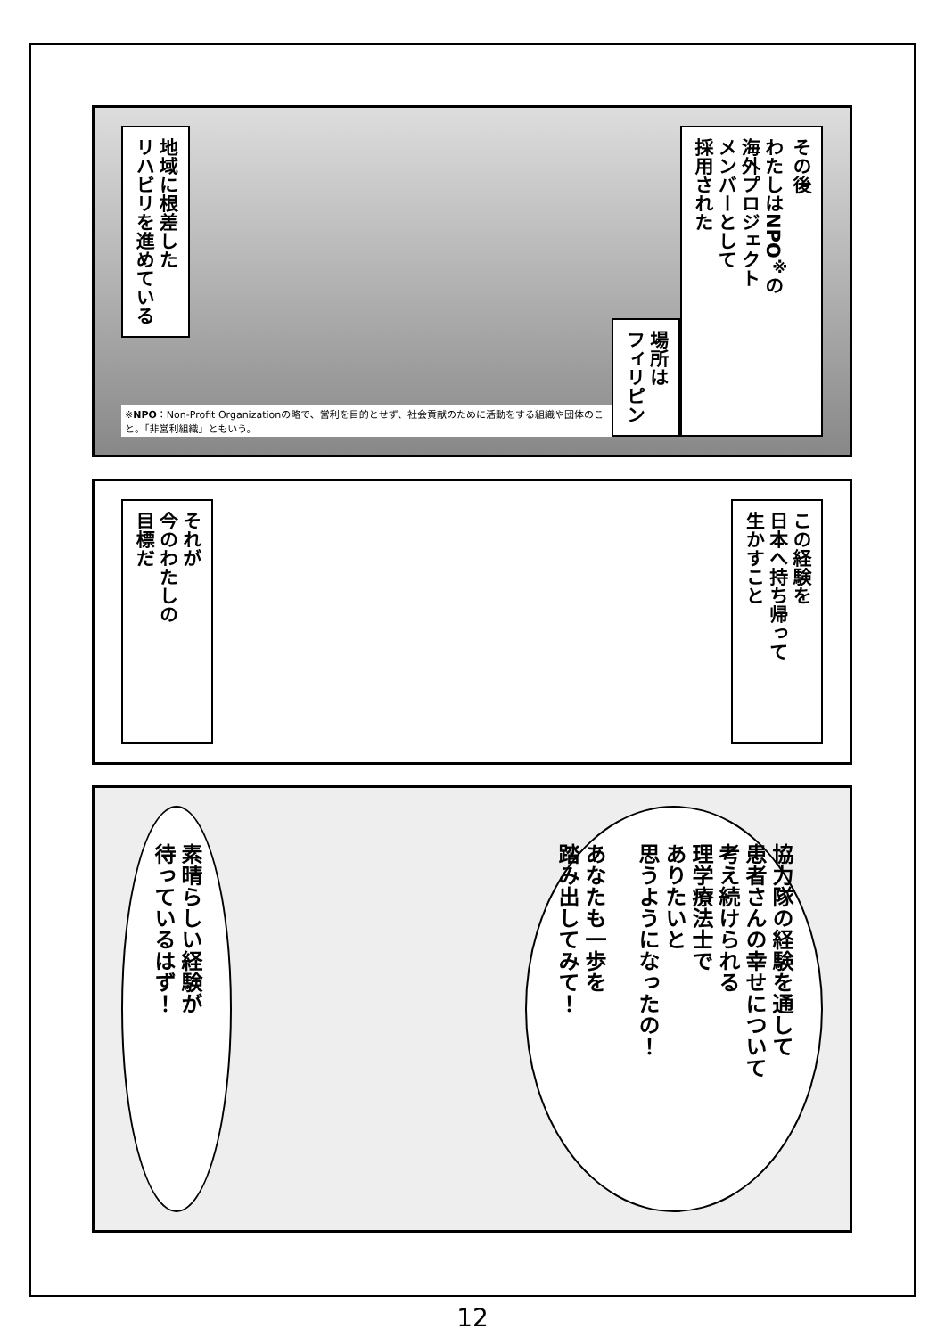その後
わたしはNPO<sup>※</sup>の
海外プロジェクト
メンバーとして
採用された
場所は
フィリピン
地域に根差した
リハビリを進めている
※NPO：Non-Profit Organizationの略で、営利を目的とせず、社会貢献のために活動をする組織や団体のこと。「非営利組織」ともいう。
この経験を
日本へ持ち帰って
生かすこと
それが
今のわたしの
目標だ
協力隊の経験を通して
患者さんの幸せについて
考え続けられる
理学療法士で
ありたいと
思うようになったの！
あなたも一歩を
踏み出してみて！
素晴らしい経験が
待っているはず！
12